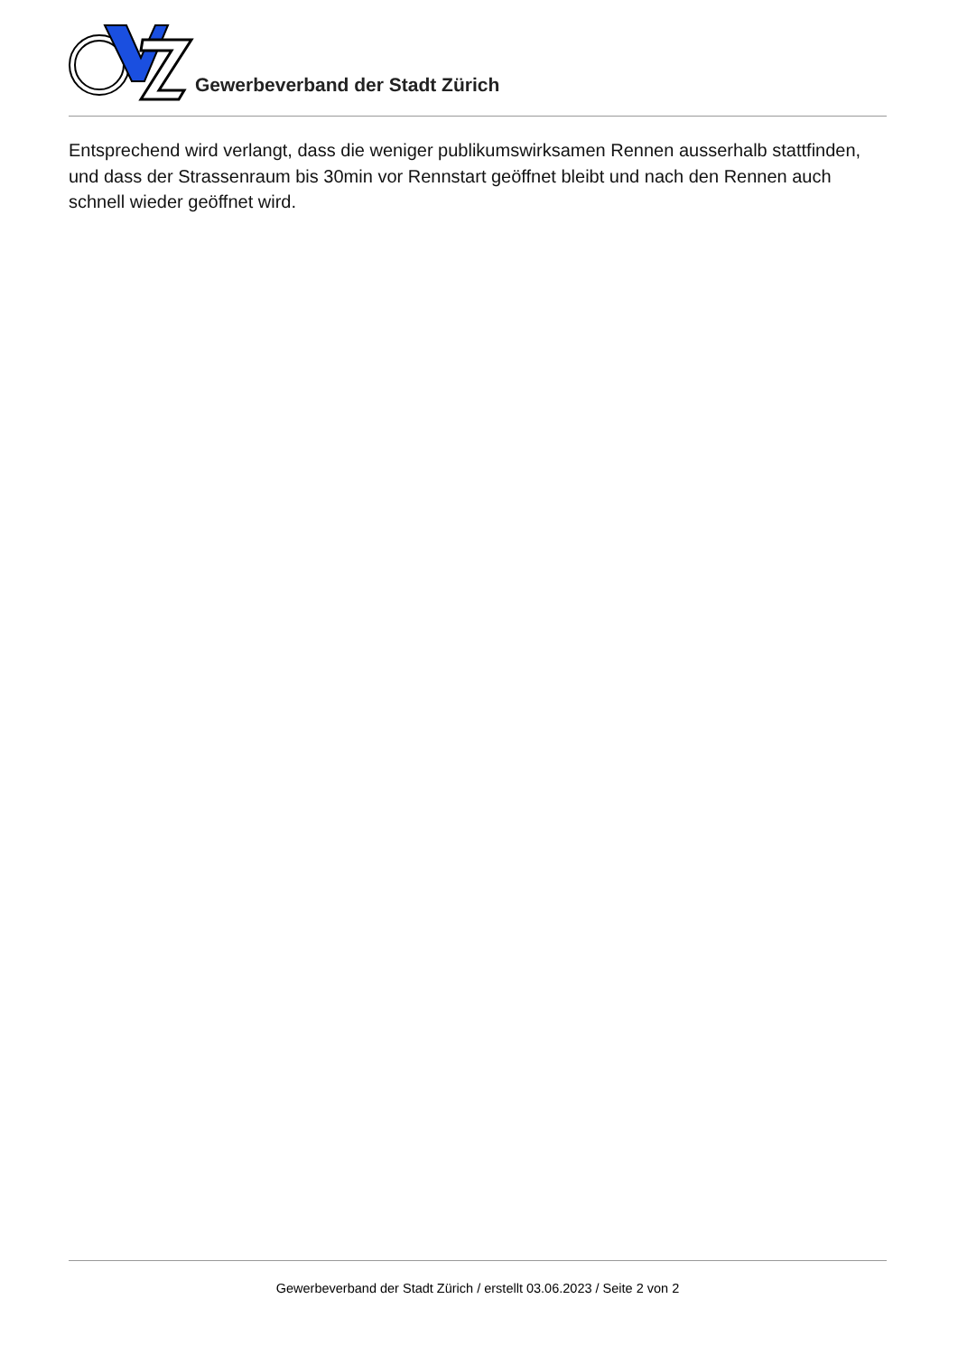Gewerbeverband der Stadt Zürich
Entsprechend wird verlangt, dass die weniger publikumswirksamen Rennen ausserhalb stattfinden, und dass der Strassenraum bis 30min vor Rennstart geöffnet bleibt und nach den Rennen auch schnell wieder geöffnet wird.
Gewerbeverband der Stadt Zürich / erstellt 03.06.2023 / Seite 2 von 2